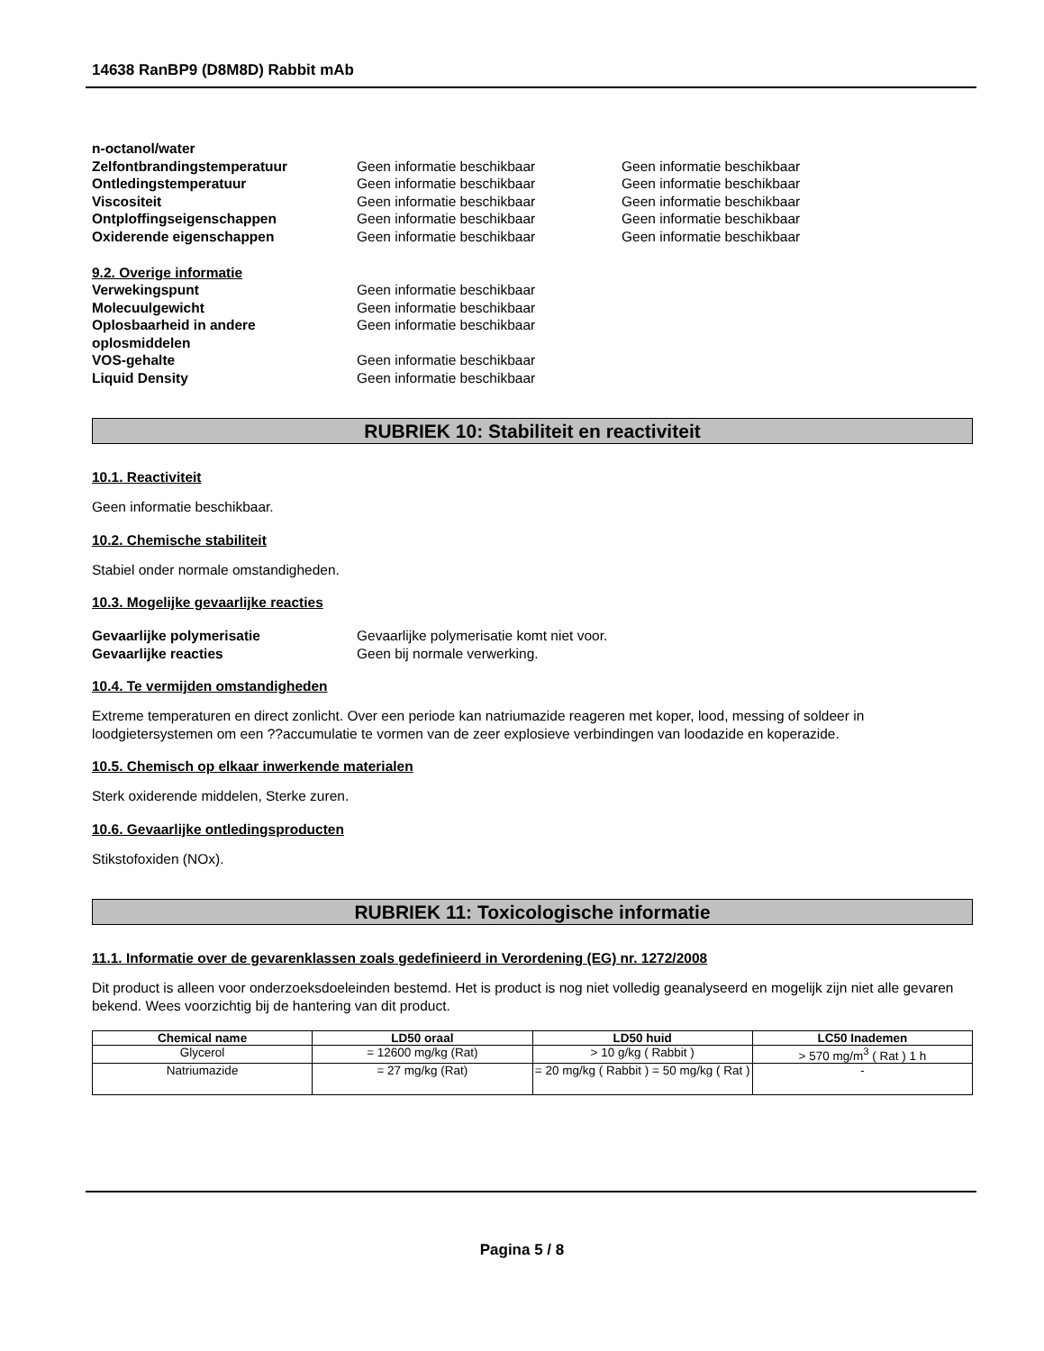14638 RanBP9 (D8M8D) Rabbit mAb
n-octanol/water
Zelfontbrandingstemperatuur Geen informatie beschikbaar Geen informatie beschikbaar
Ontledingstemperatuur Geen informatie beschikbaar Geen informatie beschikbaar
Viscositeit Geen informatie beschikbaar Geen informatie beschikbaar
Ontploffingseigenschappen Geen informatie beschikbaar Geen informatie beschikbaar
Oxiderende eigenschappen Geen informatie beschikbaar Geen informatie beschikbaar
9.2. Overige informatie
Verwekingspunt Geen informatie beschikbaar
Molecuulgewicht Geen informatie beschikbaar
Oplosbaarheid in andere oplosmiddelen
Geen informatie beschikbaar
VOS-gehalte Geen informatie beschikbaar
Liquid Density Geen informatie beschikbaar
RUBRIEK 10: Stabiliteit en reactiviteit
10.1. Reactiviteit
Geen informatie beschikbaar.
10.2. Chemische stabiliteit
Stabiel onder normale omstandigheden.
10.3. Mogelijke gevaarlijke reacties
Gevaarlijke polymerisatie Gevaarlijke polymerisatie komt niet voor.
Gevaarlijke reacties Geen bij normale verwerking.
10.4. Te vermijden omstandigheden
Extreme temperaturen en direct zonlicht. Over een periode kan natriumazide reageren met koper, lood, messing of soldeer in loodgietersystemen om een ??accumulatie te vormen van de zeer explosieve verbindingen van loodazide en koperazide.
10.5. Chemisch op elkaar inwerkende materialen
Sterk oxiderende middelen, Sterke zuren.
10.6. Gevaarlijke ontledingsproducten
Stikstofoxiden (NOx).
RUBRIEK 11: Toxicologische informatie
11.1. Informatie over de gevarenklassen zoals gedefinieerd in Verordening (EG) nr. 1272/2008
Dit product is alleen voor onderzoeksdoeleinden bestemd. Het is product is nog niet volledig geanalyseerd en mogelijk zijn niet alle gevaren bekend. Wees voorzichtig bij de hantering van dit product.
| Chemical name | LD50 oraal | LD50 huid | LC50 Inademen |
| --- | --- | --- | --- |
| Glycerol | = 12600 mg/kg (Rat) | > 10 g/kg ( Rabbit ) | > 570 mg/m<sup>3</sup> ( Rat ) 1 h |
| Natriumazide | = 27 mg/kg (Rat) | = 20 mg/kg ( Rabbit ) = 50 mg/kg ( Rat ) | - |
Pagina 5 / 8